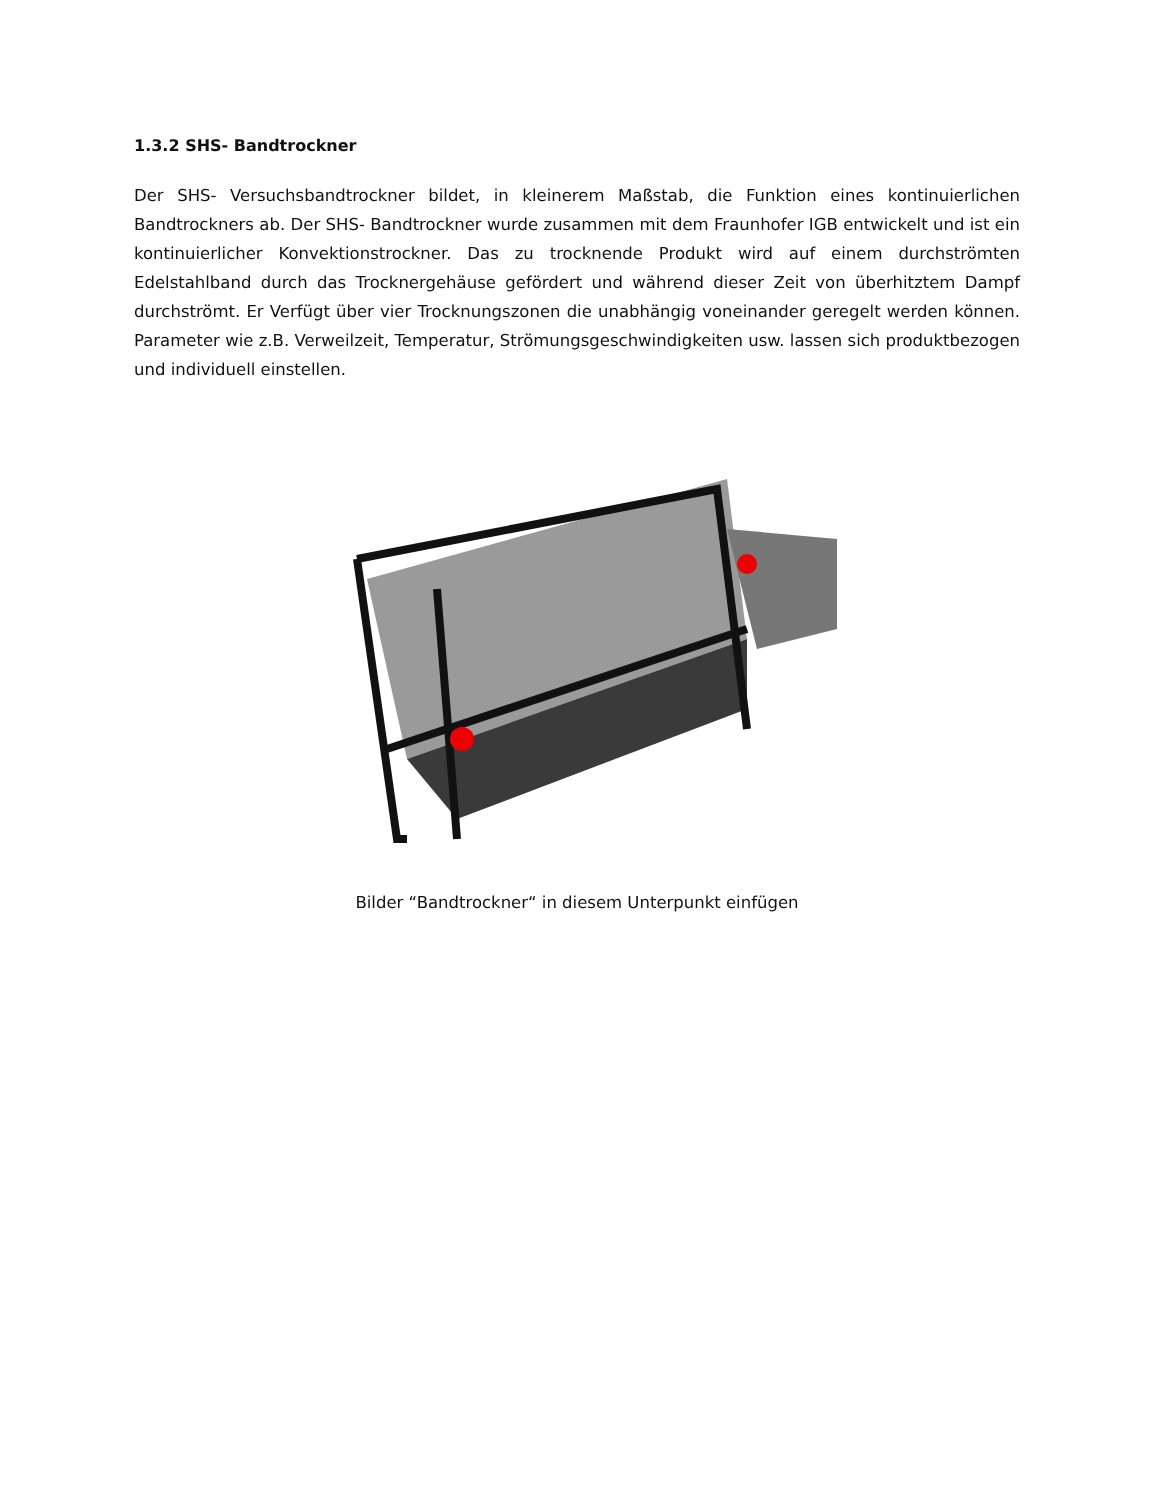1.3.2 SHS- Bandtrockner
Der SHS- Versuchsbandtrockner bildet, in kleinerem Maßstab, die Funktion eines kontinuierlichen Bandtrockners ab. Der SHS- Bandtrockner wurde zusammen mit dem Fraunhofer IGB entwickelt und ist ein kontinuierlicher Konvektionstrockner. Das zu trocknende Produkt wird auf einem durchströmten Edelstahlband durch das Trocknergehäuse gefördert und während dieser Zeit von überhitztem Dampf durchströmt. Er Verfügt über vier Trocknungszonen die unabhängig voneinander geregelt werden können. Parameter wie z.B. Verweilzeit, Temperatur, Strömungsgeschwindigkeiten usw. lassen sich produktbezogen und individuell einstellen.
Bilder “Bandtrockner“ in diesem Unterpunkt einfügen